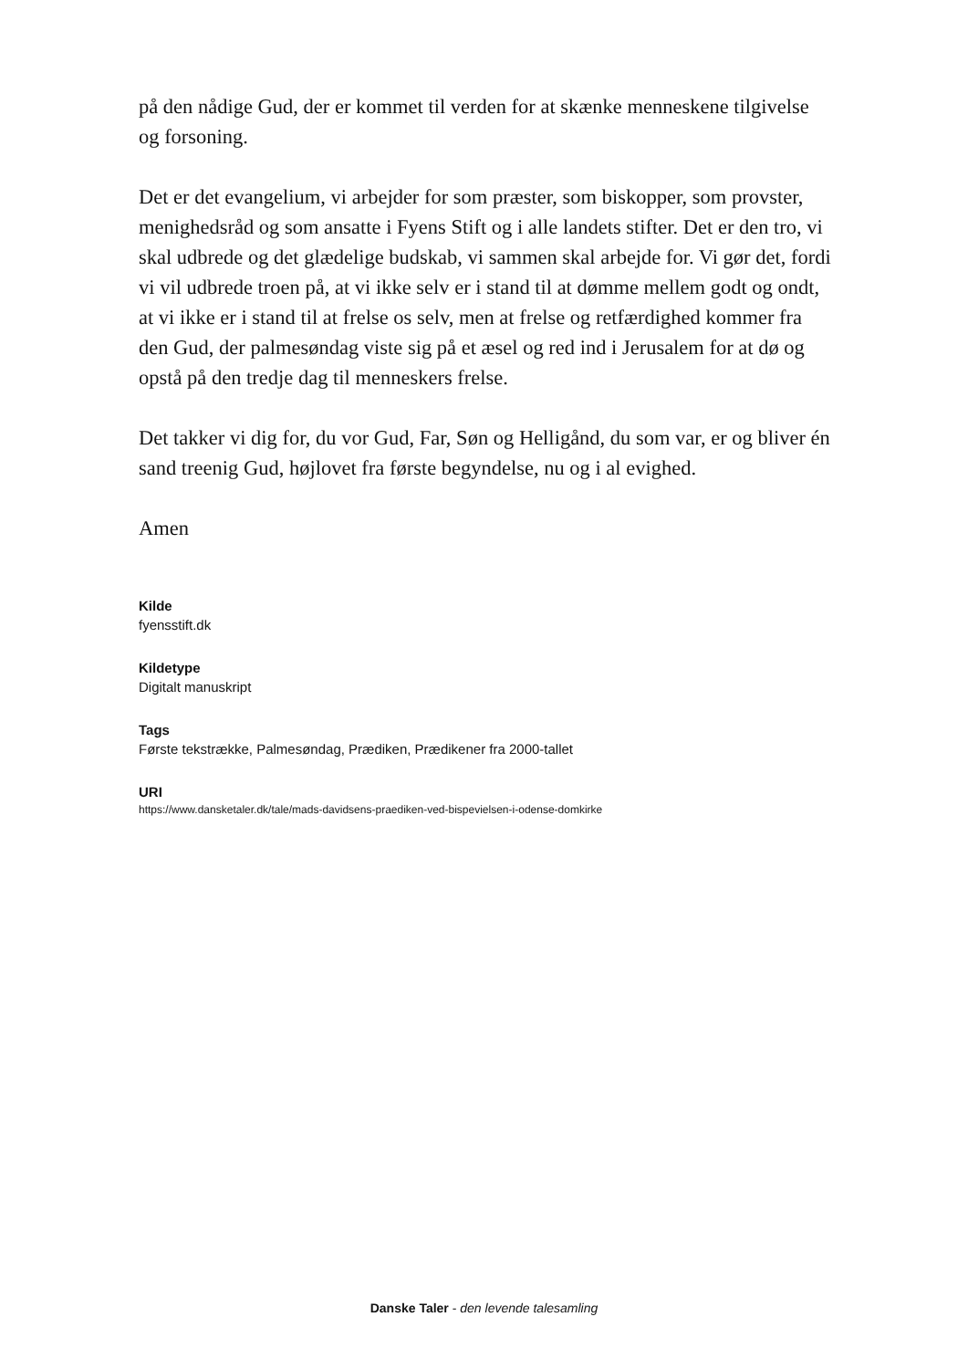på den nådige Gud, der er kommet til verden for at skænke menneskene tilgivelse og forsoning.
Det er det evangelium, vi arbejder for som præster, som biskopper, som provster, menighedsråd og som ansatte i Fyens Stift og i alle landets stifter. Det er den tro, vi skal udbrede og det glædelige budskab, vi sammen skal arbejde for. Vi gør det, fordi vi vil udbrede troen på, at vi ikke selv er i stand til at dømme mellem godt og ondt, at vi ikke er i stand til at frelse os selv, men at frelse og retfærdighed kommer fra den Gud, der palmesøndag viste sig på et æsel og red ind i Jerusalem for at dø og opstå på den tredje dag til menneskers frelse.
Det takker vi dig for, du vor Gud, Far, Søn og Helligånd, du som var, er og bliver én sand treenig Gud, højlovet fra første begyndelse, nu og i al evighed.
Amen
Kilde
fyensstift.dk
Kildetype
Digitalt manuskript
Tags
Første tekstrække, Palmesøndag, Prædiken, Prædikener fra 2000-tallet
URI
https://www.dansketaler.dk/tale/mads-davidsens-praediken-ved-bispevielsen-i-odense-domkirke
Danske Taler - den levende talesamling